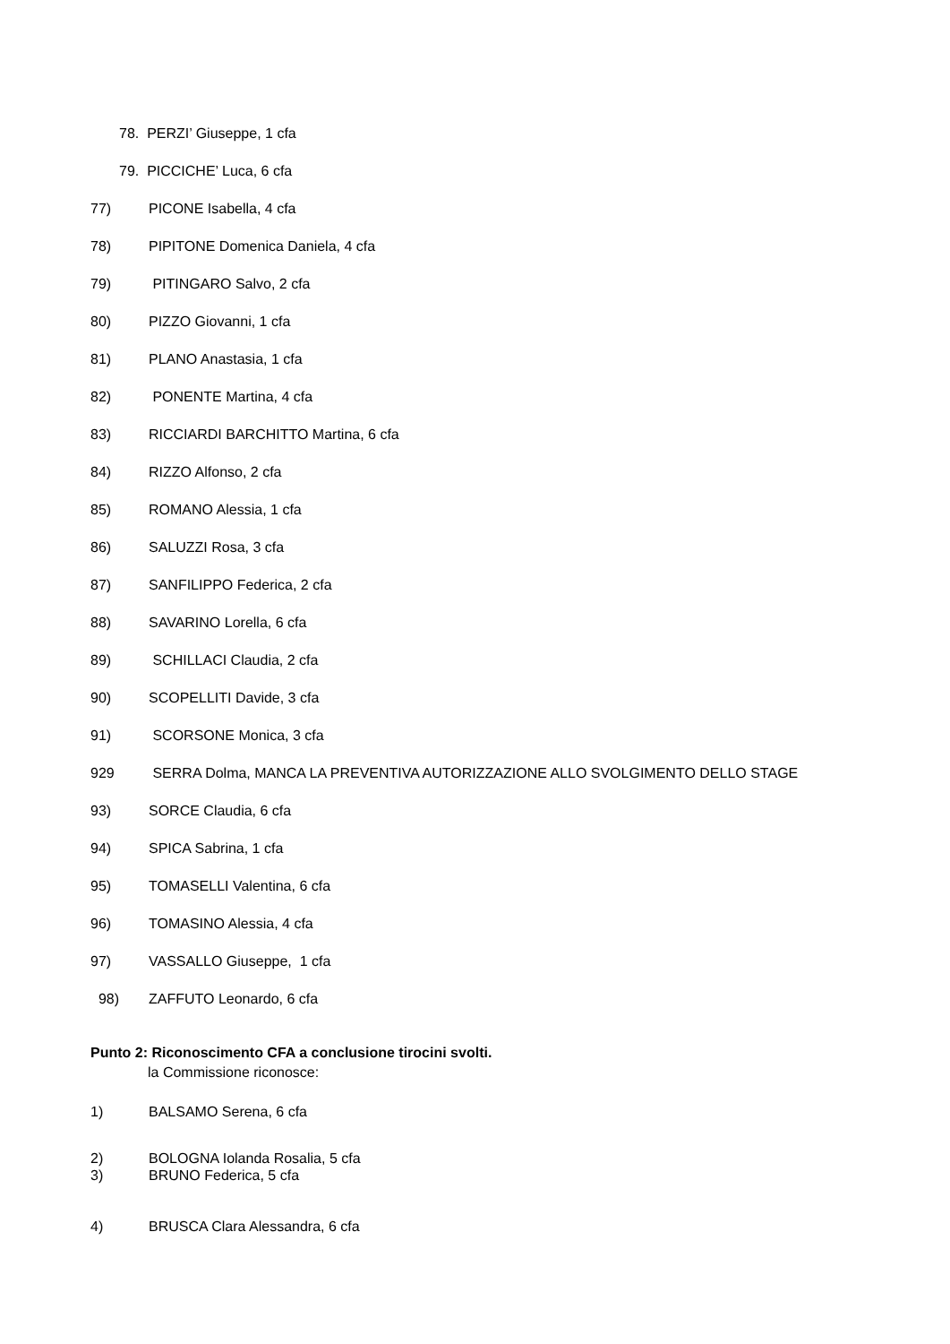78. PERZI’ Giuseppe, 1 cfa
79. PICCICHE’ Luca, 6 cfa
77) PICONE Isabella, 4 cfa
78) PIPITONE Domenica Daniela, 4 cfa
79) PITINGARO Salvo, 2 cfa
80) PIZZO Giovanni, 1 cfa
81) PLANO Anastasia, 1 cfa
82) PONENTE Martina, 4 cfa
83) RICCIARDI BARCHITTO Martina, 6 cfa
84) RIZZO Alfonso, 2 cfa
85) ROMANO Alessia, 1 cfa
86) SALUZZI Rosa, 3 cfa
87) SANFILIPPO Federica, 2 cfa
88) SAVARINO Lorella, 6 cfa
89) SCHILLACI Claudia, 2 cfa
90) SCOPELLITI Davide, 3 cfa
91) SCORSONE Monica, 3 cfa
929 SERRA Dolma, MANCA LA PREVENTIVA AUTORIZZAZIONE ALLO SVOLGIMENTO DELLO STAGE
93) SORCE Claudia, 6 cfa
94) SPICA Sabrina, 1 cfa
95) TOMASELLI Valentina, 6 cfa
96) TOMASINO Alessia, 4 cfa
97) VASSALLO Giuseppe, 1 cfa
98) ZAFFUTO Leonardo, 6 cfa
Punto 2: Riconoscimento CFA a conclusione tirocini svolti.
la Commissione riconosce:
1) BALSAMO Serena, 6 cfa
2) BOLOGNA Iolanda Rosalia, 5 cfa
3) BRUNO Federica, 5 cfa
4) BRUSCA Clara Alessandra, 6 cfa